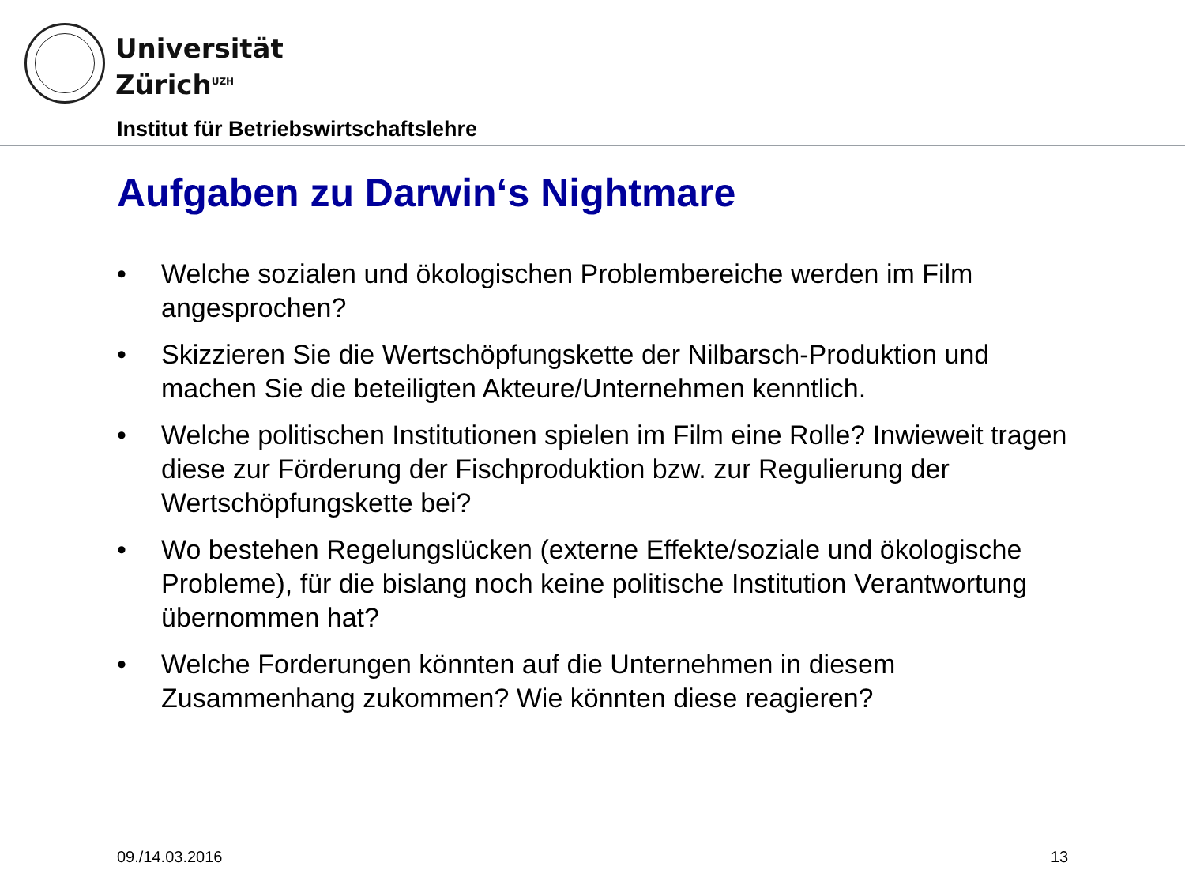Universität
Zürich<sup>UZH</sup>
Institut für Betriebswirtschaftslehre
Aufgaben zu Darwin‘s Nightmare
• Welche sozialen und ökologischen Problembereiche werden im Film angesprochen?
• Skizzieren Sie die Wertschöpfungskette der Nilbarsch-Produktion und machen Sie die beteiligten Akteure/Unternehmen kenntlich.
• Welche politischen Institutionen spielen im Film eine Rolle? Inwieweit tragen diese zur Förderung der Fischproduktion bzw. zur Regulierung der Wertschöpfungskette bei?
• Wo bestehen Regelungslücken (externe Effekte/soziale und ökologische Probleme), für die bislang noch keine politische Institution Verantwortung übernommen hat?
• Welche Forderungen könnten auf die Unternehmen in diesem Zusammenhang zukommen? Wie könnten diese reagieren?
09./14.03.2016 13